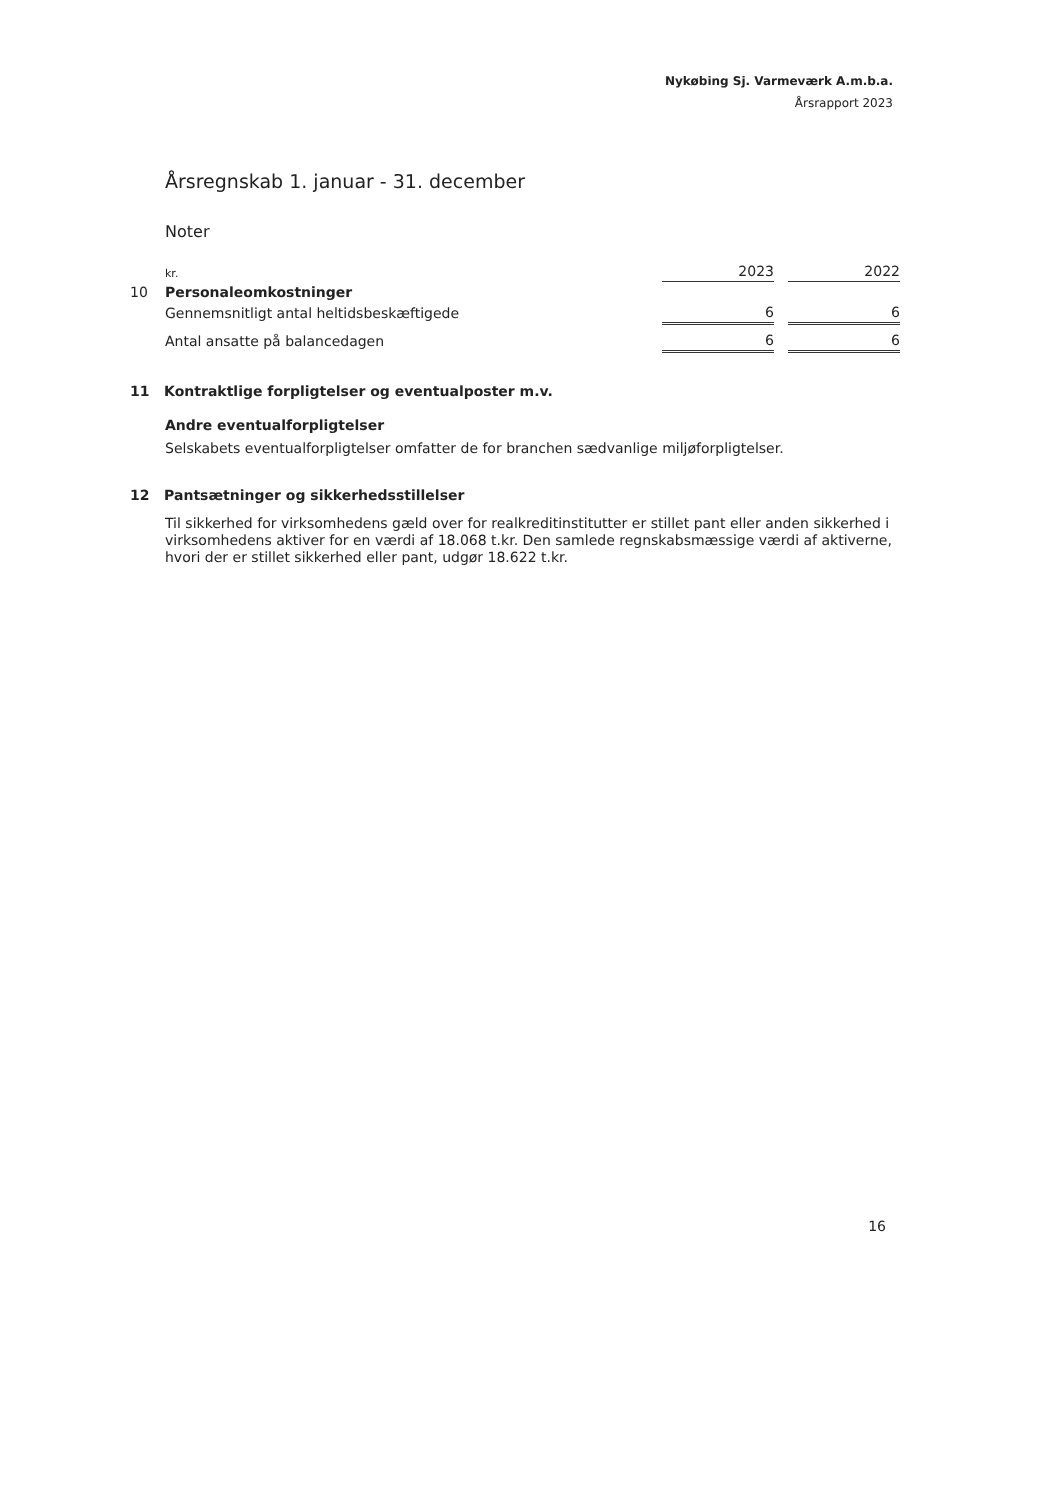Nykøbing Sj. Varmeværk A.m.b.a.
Årsrapport 2023
Årsregnskab 1. januar - 31. december
Noter
| | kr. | 2023 | | 2022 |
| 10 | Personaleomkostninger | | | |
| | Gennemsnitligt antal heltidsbeskæftigede | 6 | | 6 |
| | Antal ansatte på balancedagen | 6 | | 6 |
11 Kontraktlige forpligtelser og eventualposter m.v.
Andre eventualforpligtelser
Selskabets eventualforpligtelser omfatter de for branchen sædvanlige miljøforpligtelser.
12 Pantsætninger og sikkerhedsstillelser
Til sikkerhed for virksomhedens gæld over for realkreditinstitutter er stillet pant eller anden sikkerhed i virksomhedens aktiver for en værdi af 18.068 t.kr. Den samlede regnskabsmæssige værdi af aktiverne, hvori der er stillet sikkerhed eller pant, udgør 18.622 t.kr.
16